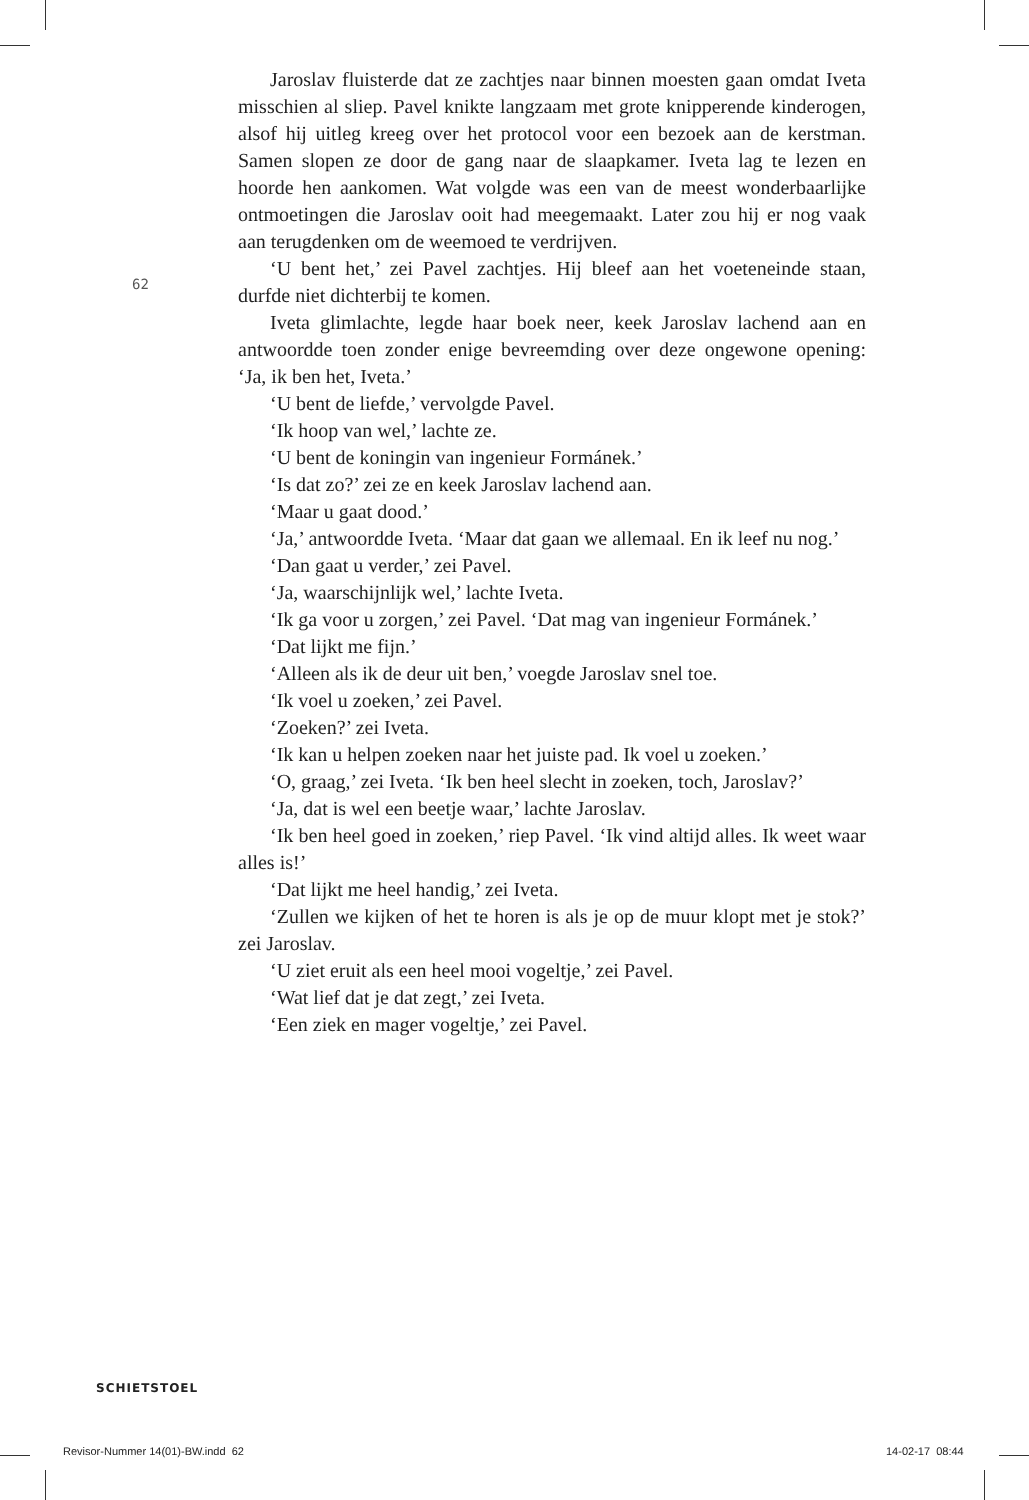62
Jaroslav fluisterde dat ze zachtjes naar binnen moesten gaan omdat Iveta misschien al sliep. Pavel knikte langzaam met grote knipperende kinderogen, alsof hij uitleg kreeg over het protocol voor een bezoek aan de kerstman. Samen slopen ze door de gang naar de slaapkamer. Iveta lag te lezen en hoorde hen aankomen. Wat volgde was een van de meest wonderbaarlijke ontmoetingen die Jaroslav ooit had meegemaakt. Later zou hij er nog vaak aan terugdenken om de weemoed te verdrijven.
‘U bent het,’ zei Pavel zachtjes. Hij bleef aan het voeteneinde staan, durfde niet dichterbij te komen.
Iveta glimlachte, legde haar boek neer, keek Jaroslav lachend aan en antwoordde toen zonder enige bevreemding over deze ongewone opening: ‘Ja, ik ben het, Iveta.’
‘U bent de liefde,’ vervolgde Pavel.
‘Ik hoop van wel,’ lachte ze.
‘U bent de koningin van ingenieur Formánek.’
‘Is dat zo?’ zei ze en keek Jaroslav lachend aan.
‘Maar u gaat dood.’
‘Ja,’ antwoordde Iveta. ‘Maar dat gaan we allemaal. En ik leef nu nog.’
‘Dan gaat u verder,’ zei Pavel.
‘Ja, waarschijnlijk wel,’ lachte Iveta.
‘Ik ga voor u zorgen,’ zei Pavel. ‘Dat mag van ingenieur Formánek.’
‘Dat lijkt me fijn.’
‘Alleen als ik de deur uit ben,’ voegde Jaroslav snel toe.
‘Ik voel u zoeken,’ zei Pavel.
‘Zoeken?’ zei Iveta.
‘Ik kan u helpen zoeken naar het juiste pad. Ik voel u zoeken.’
‘O, graag,’ zei Iveta. ‘Ik ben heel slecht in zoeken, toch, Jaroslav?’
‘Ja, dat is wel een beetje waar,’ lachte Jaroslav.
‘Ik ben heel goed in zoeken,’ riep Pavel. ‘Ik vind altijd alles. Ik weet waar alles is!’
‘Dat lijkt me heel handig,’ zei Iveta.
‘Zullen we kijken of het te horen is als je op de muur klopt met je stok?’ zei Jaroslav.
‘U ziet eruit als een heel mooi vogeltje,’ zei Pavel.
‘Wat lief dat je dat zegt,’ zei Iveta.
‘Een ziek en mager vogeltje,’ zei Pavel.
SCHIETSTOEL
Revisor-Nummer 14(01)-BW.indd 62
14-02-17 08:44